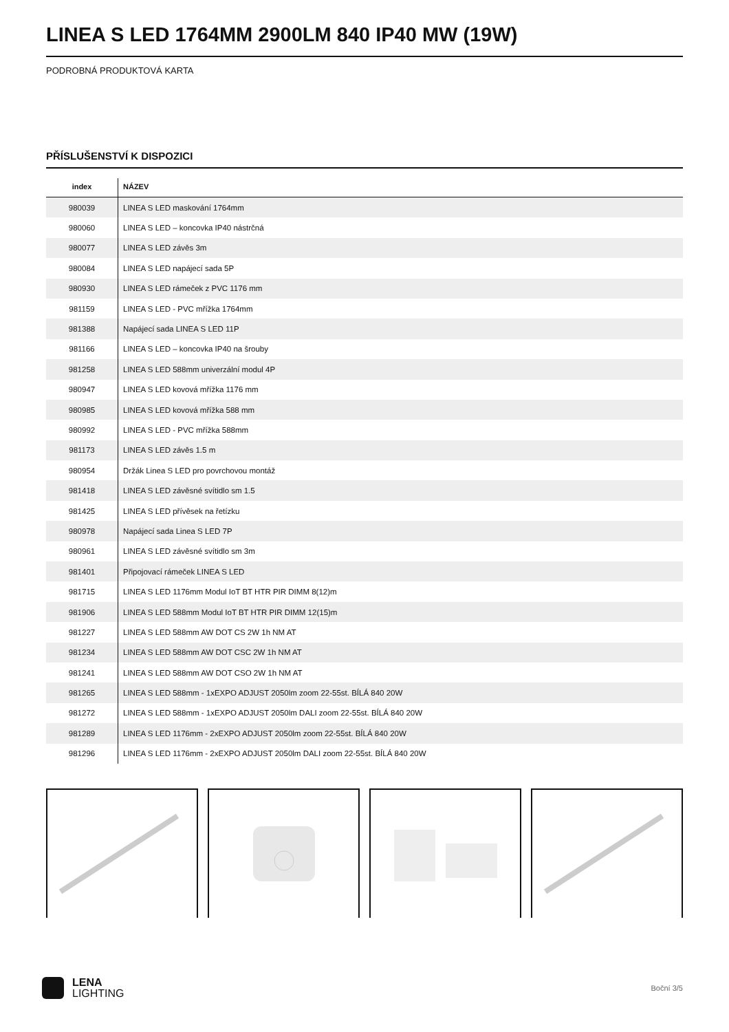LINEA S LED 1764MM 2900LM 840 IP40 MW (19W)
PODROBNÁ PRODUKTOVÁ KARTA
PŘÍSLUŠENSTVÍ K DISPOZICI
| index | NÁZEV |
| --- | --- |
| 980039 | LINEA S LED maskování 1764mm |
| 980060 | LINEA S LED – koncovka IP40 nástrčná |
| 980077 | LINEA S LED závěs 3m |
| 980084 | LINEA S LED napájecí sada 5P |
| 980930 | LINEA S LED rámeček z PVC 1176 mm |
| 981159 | LINEA S LED - PVC mřížka 1764mm |
| 981388 | Napájecí sada LINEA S LED 11P |
| 981166 | LINEA S LED – koncovka IP40 na šrouby |
| 981258 | LINEA S LED 588mm univerzální modul 4P |
| 980947 | LINEA S LED kovová mřížka 1176 mm |
| 980985 | LINEA S LED kovová mřížka 588 mm |
| 980992 | LINEA S LED - PVC mřížka 588mm |
| 981173 | LINEA S LED závěs 1.5 m |
| 980954 | Držák Linea S LED pro povrchovou montáž |
| 981418 | LINEA S LED závěsné svítidlo sm 1.5 |
| 981425 | LINEA S LED přívěsek na řetízku |
| 980978 | Napájecí sada Linea S LED 7P |
| 980961 | LINEA S LED závěsné svítidlo sm 3m |
| 981401 | Připojovací rámeček LINEA S LED |
| 981715 | LINEA S LED 1176mm Modul IoT BT HTR PIR DIMM 8(12)m |
| 981906 | LINEA S LED 588mm Modul IoT BT HTR PIR DIMM 12(15)m |
| 981227 | LINEA S LED 588mm AW DOT CS 2W 1h NM AT |
| 981234 | LINEA S LED 588mm AW DOT CSC 2W 1h NM AT |
| 981241 | LINEA S LED 588mm AW DOT CSO 2W 1h NM AT |
| 981265 | LINEA S LED 588mm - 1xEXPO ADJUST 2050lm zoom 22-55st. BÍLÁ 840 20W |
| 981272 | LINEA S LED 588mm - 1xEXPO ADJUST 2050lm DALI zoom 22-55st. BÍLÁ 840 20W |
| 981289 | LINEA S LED 1176mm - 2xEXPO ADJUST 2050lm zoom 22-55st. BÍLÁ 840 20W |
| 981296 | LINEA S LED 1176mm - 2xEXPO ADJUST 2050lm DALI zoom 22-55st. BÍLÁ 840 20W |
LENA
LIGHTING
Boční 3/5